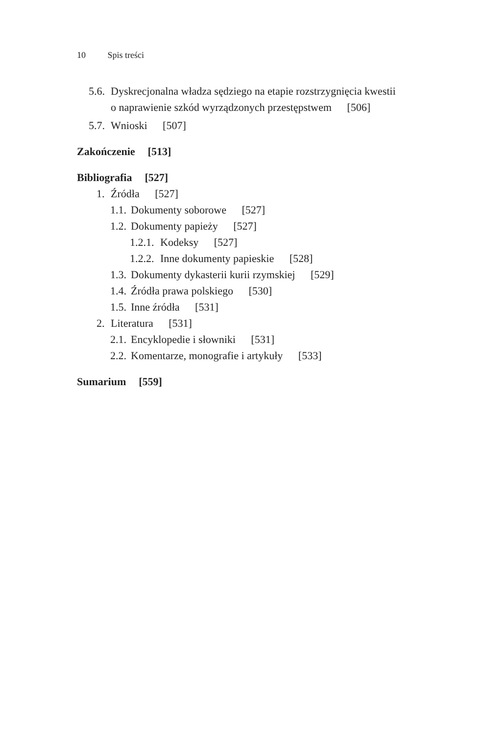10 Spis treści
5.6. Dyskrecjonalna władza sędziego na etapie rozstrzygnięcia kwestii
o naprawienie szkód wyrządzonych przestępstwem [506]
5.7. Wnioski [507]
Zakończenie [513]
Bibliografia [527]
1. Źródła [527]
1.1. Dokumenty soborowe [527]
1.2. Dokumenty papieży [527]
1.2.1. Kodeksy [527]
1.2.2. Inne dokumenty papieskie [528]
1.3. Dokumenty dykasterii kurii rzymskiej [529]
1.4. Źródła prawa polskiego [530]
1.5. Inne źródła [531]
2. Literatura [531]
2.1. Encyklopedie i słowniki [531]
2.2. Komentarze, monografie i artykuły [533]
Sumarium [559]